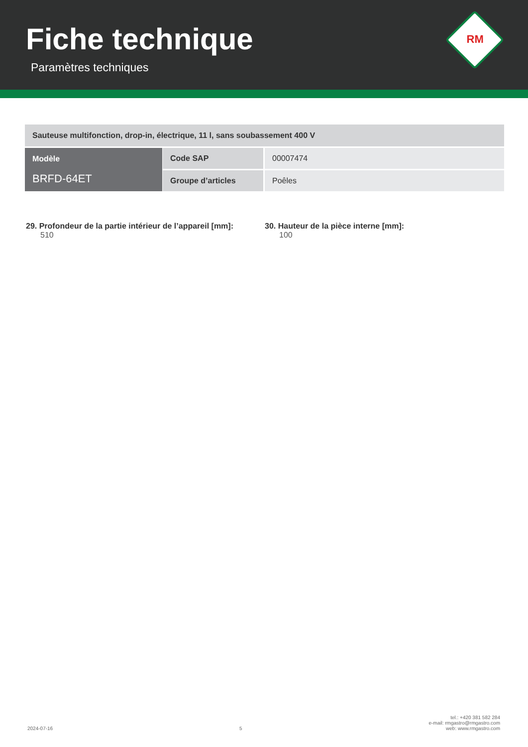Fiche technique
Paramètres techniques
RM
| Sauteuse multifonction, drop-in, électrique, 11 l, sans soubassement 400 V | | |
| Modèle BRFD-64ET | Code SAP | 00007474 |
| | Groupe d’articles | Poêles |
29. Profondeur de la partie intérieur de l’appareil [mm]:
510
30. Hauteur de la pièce interne [mm]:
100
2024-07-16
5
tel.: +420 381 582 284
e-mail: rmgastro@rmgastro.com
web: www.rmgastro.com